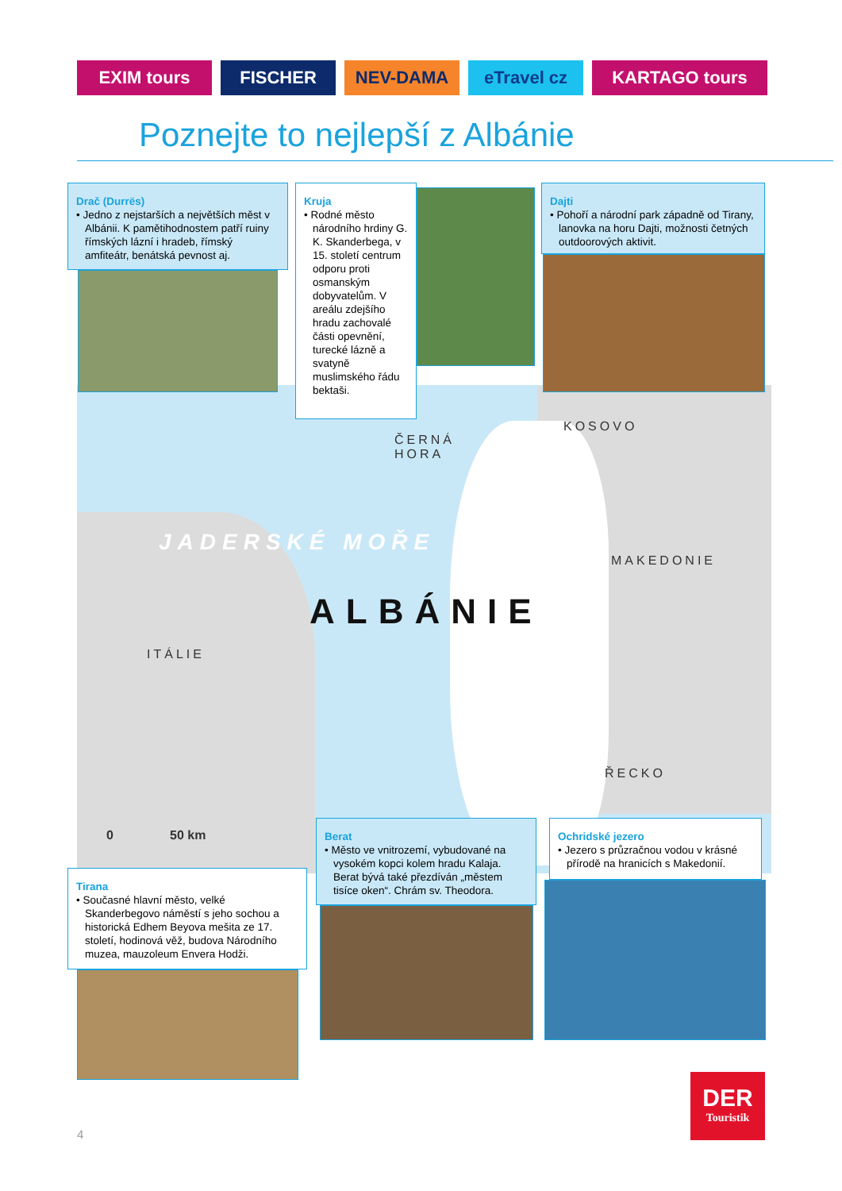EXIM tours FISCHER NEV-DAMA eTravel cz KARTAGO tours
Poznejte to nejlepší z Albánie
ČERNÁ
HORA
KOSOVO
JADERSKÉ MOŘE
MAKEDONIE
ALBÁNIE
ITÁLIE
ŘECKO
0 50 km
Drač (Durrës)
• Jedno z nejstarších a největších měst v Albánii. K pamětihodnostem patří ruiny římských lázní i hradeb, římský amfiteátr, benátská pevnost aj.
Kruja
• Rodné město národního hrdiny G. K. Skanderbega, v 15. století centrum odporu proti osmanským dobyvatelům. V areálu zdejšího hradu zachovalé části opevnění, turecké lázně a svatyně muslimského řádu bektaši.
Dajti
• Pohoří a národní park západně od Tirany, lanovka na horu Dajti, možnosti četných outdoorových aktivit.
Tirana
• Současné hlavní město, velké Skanderbegovo náměstí s jeho sochou a historická Edhem Beyova mešita ze 17. století, hodinová věž, budova Národního muzea, mauzoleum Envera Hodži.
Berat
• Město ve vnitrozemí, vybudované na vysokém kopci kolem hradu Kalaja. Berat bývá také přezdíván „městem tisíce oken“. Chrám sv. Theodora.
Ochridské jezero
• Jezero s průzračnou vodou v krásné přírodě na hranicích s Makedonií.
DER
Touristik
4